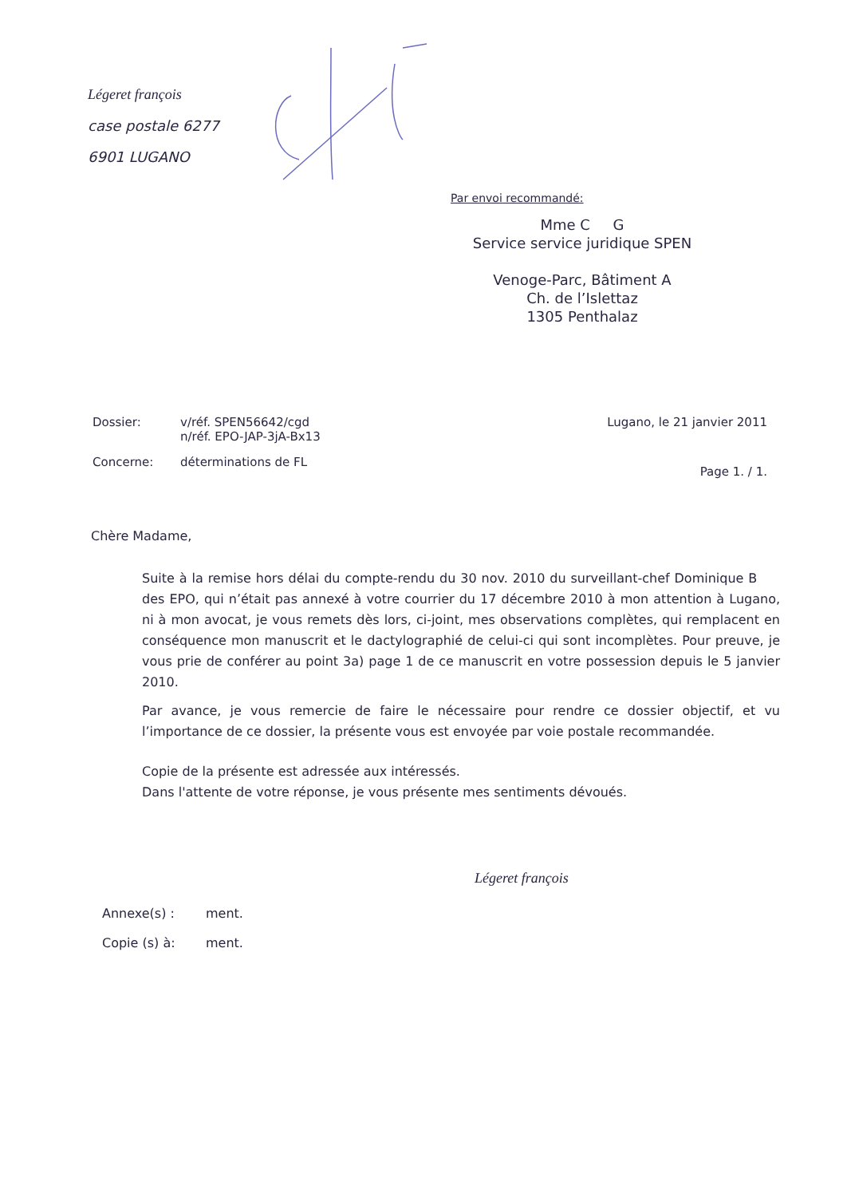Légeret françois
case postale 6277
6901 LUGANO
Par envoi recommandé:
Mme C G
Service service juridique SPEN
Venoge-Parc, Bâtiment A
Ch. de l’Islettaz
1305 Penthalaz
Dossier: v/réf. SPEN56642/cgd
n/réf. EPO-JAP-3jA-Bx13
Concerne: déterminations de FL
Lugano, le 21 janvier 2011
Page 1. / 1.
Chère Madame,
Suite à la remise hors délai du compte-rendu du 30 nov. 2010 du surveillant-chef Dominique B des EPO, qui n’était pas annexé à votre courrier du 17 décembre 2010 à mon attention à Lugano, ni à mon avocat, je vous remets dès lors, ci-joint, mes observations complètes, qui remplacent en conséquence mon manuscrit et le dactylographié de celui-ci qui sont incomplètes. Pour preuve, je vous prie de conférer au point 3a) page 1 de ce manuscrit en votre possession depuis le 5 janvier 2010.
Par avance, je vous remercie de faire le nécessaire pour rendre ce dossier objectif, et vu l’importance de ce dossier, la présente vous est envoyée par voie postale recommandée.
Copie de la présente est adressée aux intéressés.
Dans l'attente de votre réponse, je vous présente mes sentiments dévoués.
Légeret françois
Annexe(s) : ment.
Copie (s) à: ment.